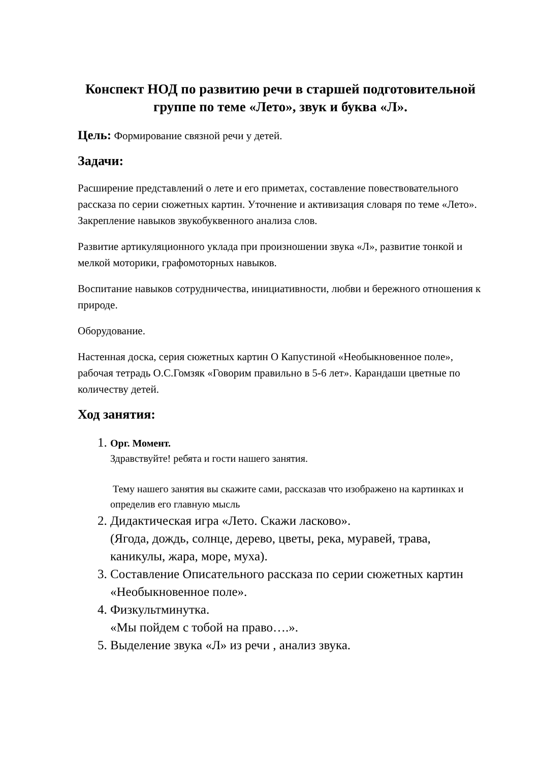Конспект НОД по развитию речи в старшей подготовительной группе по теме «Лето», звук и буква «Л».
Цель: Формирование связной речи у детей.
Задачи:
Расширение представлений о лете и его приметах, составление повествовательного рассказа по серии сюжетных картин. Уточнение и активизация словаря по теме «Лето». Закрепление навыков звукобуквенного анализа слов.
Развитие артикуляционного уклада при произношении звука «Л», развитие тонкой и мелкой моторики, графомоторных навыков.
Воспитание навыков сотрудничества, инициативности, любви и бережного отношения к природе.
Оборудование.
Настенная доска, серия сюжетных картин О Капустиной «Необыкновенное поле», рабочая тетрадь О.С.Гомзяк «Говорим правильно в 5-6 лет». Карандаши цветные по количеству детей.
Ход занятия:
1. Орг. Момент.
Здравствуйте! ребята и гости нашего занятия.
Тему нашего занятия вы скажите сами, рассказав что изображено на картинках и определив его главную мысль
2. Дидактическая игра «Лето. Скажи ласково».
(Ягода, дождь, солнце, дерево, цветы, река, муравей, трава, каникулы, жара, море, муха).
3. Составление Описательного рассказа по серии сюжетных картин «Необыкновенное поле».
4. Физкультминутка.
«Мы пойдем с тобой на право….».
5. Выделение звука «Л» из речи , анализ звука.